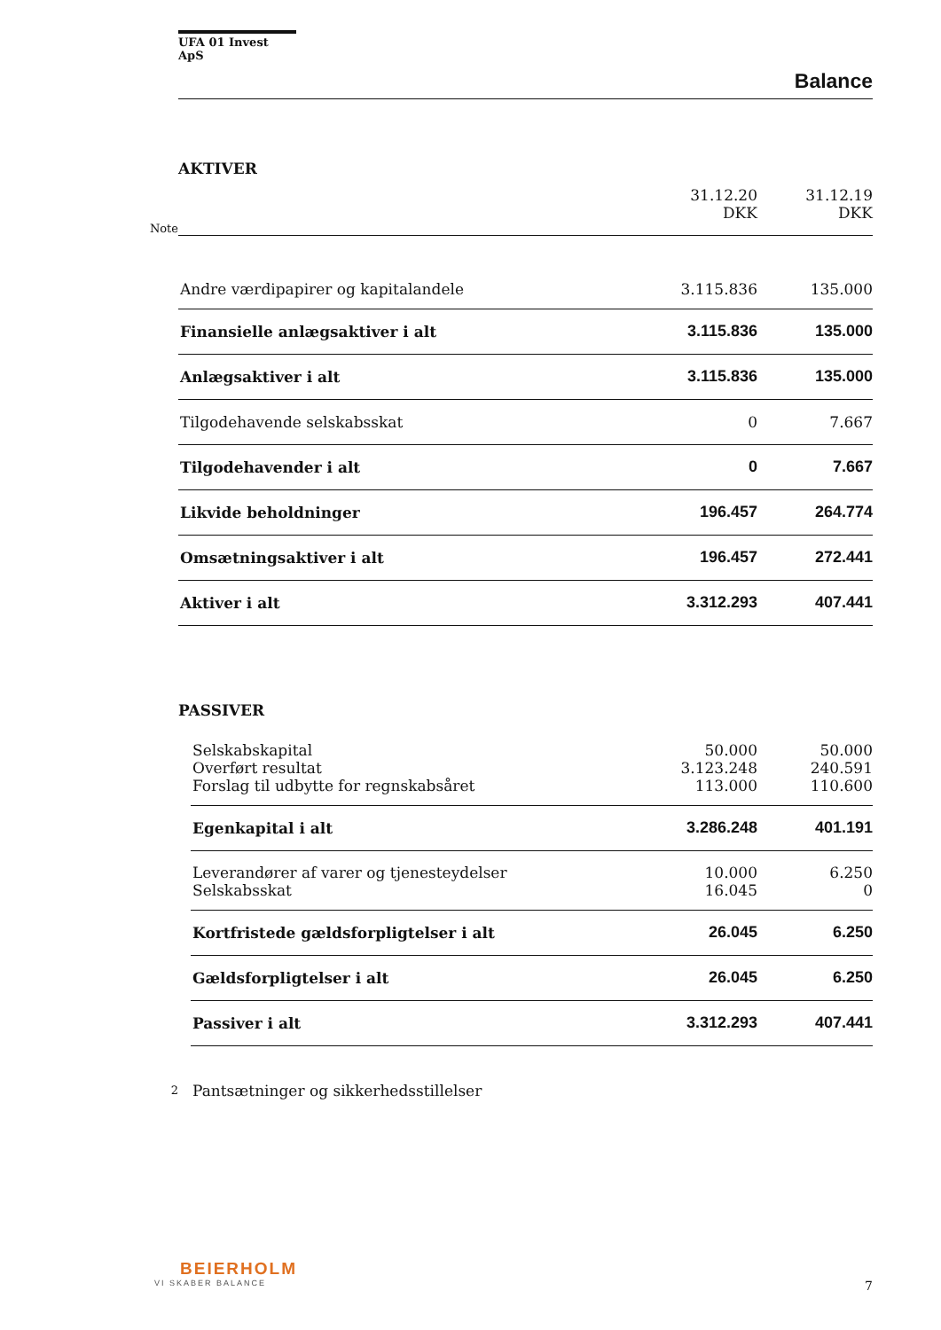UFA 01 Invest ApS
Balance
AKTIVER
| | | 31.12.20 DKK | 31.12.19 DKK |
| Note | | | |
| | Andre værdipapirer og kapitalandele | 3.115.836 | 135.000 |
| | Finansielle anlægsaktiver i alt | 3.115.836 | 135.000 |
| | Anlægsaktiver i alt | 3.115.836 | 135.000 |
| | Tilgodehavende selskabsskat | 0 | 7.667 |
| | Tilgodehavender i alt | 0 | 7.667 |
| | Likvide beholdninger | 196.457 | 264.774 |
| | Omsætningsaktiver i alt | 196.457 | 272.441 |
| | Aktiver i alt | 3.312.293 | 407.441 |
PASSIVER
| | Selskabskapital | 50.000 | 50.000 |
| | Overført resultat | 3.123.248 | 240.591 |
| | Forslag til udbytte for regnskabsåret | 113.000 | 110.600 |
| | Egenkapital i alt | 3.286.248 | 401.191 |
| | Leverandører af varer og tjenesteydelser | 10.000 | 6.250 |
| | Selskabsskat | 16.045 | 0 |
| | Kortfristede gældsforpligtelser i alt | 26.045 | 6.250 |
| | Gældsforpligtelser i alt | 26.045 | 6.250 |
| | Passiver i alt | 3.312.293 | 407.441 |
| 2 | Pantsætninger og sikkerhedsstillelser | | |
BEIERHOLM
VI SKABER BALANCE
7